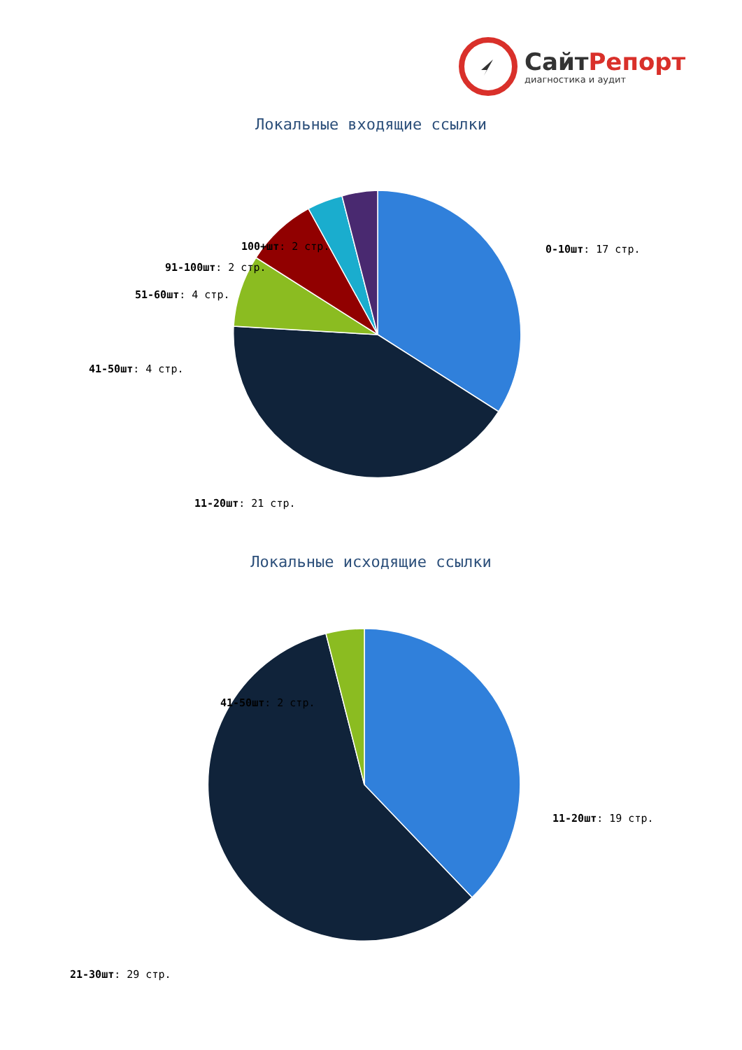СайтРепорт
диагностика и аудит
Локальные входящие ссылки
0-10шт: 17 стр.
100+шт: 2 стр.
91-100шт: 2 стр.
51-60шт: 4 стр.
41-50шт: 4 стр.
11-20шт: 21 стр.
Локальные исходящие ссылки
11-20шт: 19 стр.
41-50шт: 2 стр.
21-30шт: 29 стр.